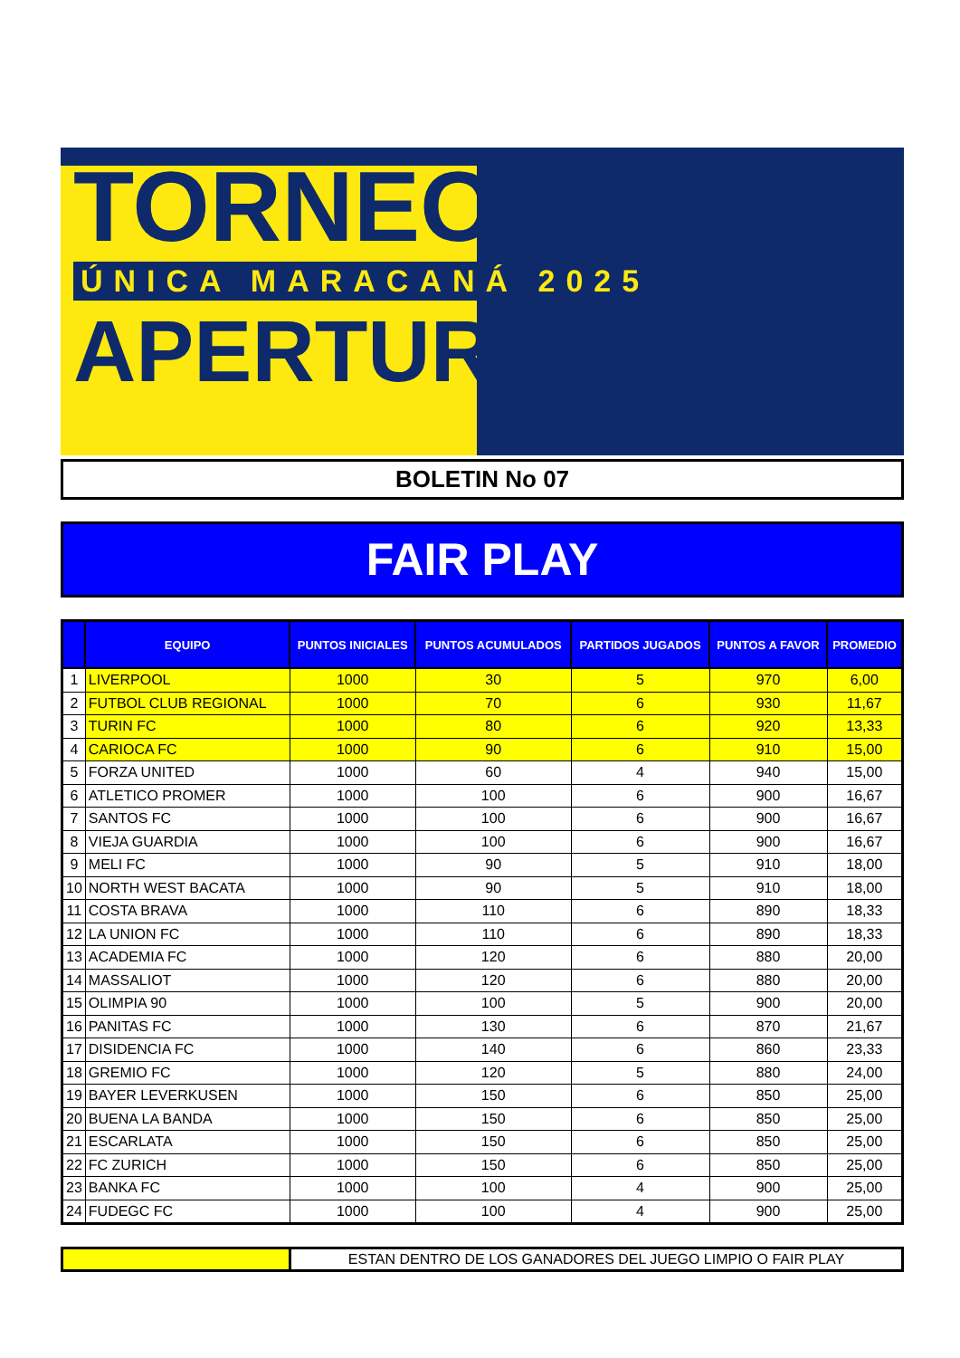TORNEO
ÚNICA MARACANÁ 2025
APERTURA
BOLETIN No 07
FAIR PLAY
| | EQUIPO | PUNTOS INICIALES | PUNTOS ACUMULADOS | PARTIDOS JUGADOS | PUNTOS A FAVOR | PROMEDIO |
| --- | --- | --- | --- | --- | --- | --- |
| 1 | LIVERPOOL | 1000 | 30 | 5 | 970 | 6,00 |
| 2 | FUTBOL CLUB REGIONAL | 1000 | 70 | 6 | 930 | 11,67 |
| 3 | TURIN FC | 1000 | 80 | 6 | 920 | 13,33 |
| 4 | CARIOCA FC | 1000 | 90 | 6 | 910 | 15,00 |
| 5 | FORZA UNITED | 1000 | 60 | 4 | 940 | 15,00 |
| 6 | ATLETICO PROMER | 1000 | 100 | 6 | 900 | 16,67 |
| 7 | SANTOS FC | 1000 | 100 | 6 | 900 | 16,67 |
| 8 | VIEJA GUARDIA | 1000 | 100 | 6 | 900 | 16,67 |
| 9 | MELI FC | 1000 | 90 | 5 | 910 | 18,00 |
| 10 | NORTH WEST BACATA | 1000 | 90 | 5 | 910 | 18,00 |
| 11 | COSTA BRAVA | 1000 | 110 | 6 | 890 | 18,33 |
| 12 | LA UNION FC | 1000 | 110 | 6 | 890 | 18,33 |
| 13 | ACADEMIA FC | 1000 | 120 | 6 | 880 | 20,00 |
| 14 | MASSALIOT | 1000 | 120 | 6 | 880 | 20,00 |
| 15 | OLIMPIA 90 | 1000 | 100 | 5 | 900 | 20,00 |
| 16 | PANITAS FC | 1000 | 130 | 6 | 870 | 21,67 |
| 17 | DISIDENCIA FC | 1000 | 140 | 6 | 860 | 23,33 |
| 18 | GREMIO FC | 1000 | 120 | 5 | 880 | 24,00 |
| 19 | BAYER LEVERKUSEN | 1000 | 150 | 6 | 850 | 25,00 |
| 20 | BUENA LA BANDA | 1000 | 150 | 6 | 850 | 25,00 |
| 21 | ESCARLATA | 1000 | 150 | 6 | 850 | 25,00 |
| 22 | FC ZURICH | 1000 | 150 | 6 | 850 | 25,00 |
| 23 | BANKA FC | 1000 | 100 | 4 | 900 | 25,00 |
| 24 | FUDEGC FC | 1000 | 100 | 4 | 900 | 25,00 |
ESTAN DENTRO DE LOS GANADORES DEL JUEGO LIMPIO O FAIR PLAY